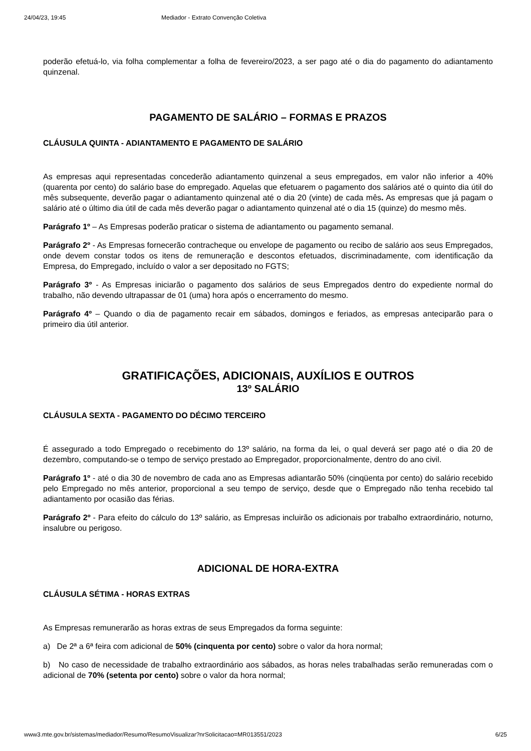24/04/23, 19:45 Mediador - Extrato Convenção Coletiva
poderão efetuá-lo, via folha complementar a folha de fevereiro/2023, a ser pago até o dia do pagamento do adiantamento quinzenal.
PAGAMENTO DE SALÁRIO – FORMAS E PRAZOS
CLÁUSULA QUINTA - ADIANTAMENTO E PAGAMENTO DE SALÁRIO
As empresas aqui representadas concederão adiantamento quinzenal a seus empregados, em valor não inferior a 40% (quarenta por cento) do salário base do empregado. Aquelas que efetuarem o pagamento dos salários até o quinto dia útil do mês subsequente, deverão pagar o adiantamento quinzenal até o dia 20 (vinte) de cada mês. As empresas que já pagam o salário até o último dia útil de cada mês deverão pagar o adiantamento quinzenal até o dia 15 (quinze) do mesmo mês.
Parágrafo 1º – As Empresas poderão praticar o sistema de adiantamento ou pagamento semanal.
Parágrafo 2º - As Empresas fornecerão contracheque ou envelope de pagamento ou recibo de salário aos seus Empregados, onde devem constar todos os itens de remuneração e descontos efetuados, discriminadamente, com identificação da Empresa, do Empregado, incluído o valor a ser depositado no FGTS;
Parágrafo 3º - As Empresas iniciarão o pagamento dos salários de seus Empregados dentro do expediente normal do trabalho, não devendo ultrapassar de 01 (uma) hora após o encerramento do mesmo.
Parágrafo 4º – Quando o dia de pagamento recair em sábados, domingos e feriados, as empresas anteciparão para o primeiro dia útil anterior.
GRATIFICAÇÕES, ADICIONAIS, AUXÍLIOS E OUTROS
13º SALÁRIO
CLÁUSULA SEXTA - PAGAMENTO DO DÉCIMO TERCEIRO
É assegurado a todo Empregado o recebimento do 13º salário, na forma da lei, o qual deverá ser pago até o dia 20 de dezembro, computando-se o tempo de serviço prestado ao Empregador, proporcionalmente, dentro do ano civil.
Parágrafo 1º - até o dia 30 de novembro de cada ano as Empresas adiantarão 50% (cinqüenta por cento) do salário recebido pelo Empregado no mês anterior, proporcional a seu tempo de serviço, desde que o Empregado não tenha recebido tal adiantamento por ocasião das férias.
Parágrafo 2º - Para efeito do cálculo do 13º salário, as Empresas incluirão os adicionais por trabalho extraordinário, noturno, insalubre ou perigoso.
ADICIONAL DE HORA-EXTRA
CLÁUSULA SÉTIMA - HORAS EXTRAS
As Empresas remunerarão as horas extras de seus Empregados da forma seguinte:
a) De 2ª a 6ª feira com adicional de 50% (cinquenta por cento) sobre o valor da hora normal;
b) No caso de necessidade de trabalho extraordinário aos sábados, as horas neles trabalhadas serão remuneradas com o adicional de 70% (setenta por cento) sobre o valor da hora normal;
www3.mte.gov.br/sistemas/mediador/Resumo/ResumoVisualizar?nrSolicitacao=MR013551/2023 6/25